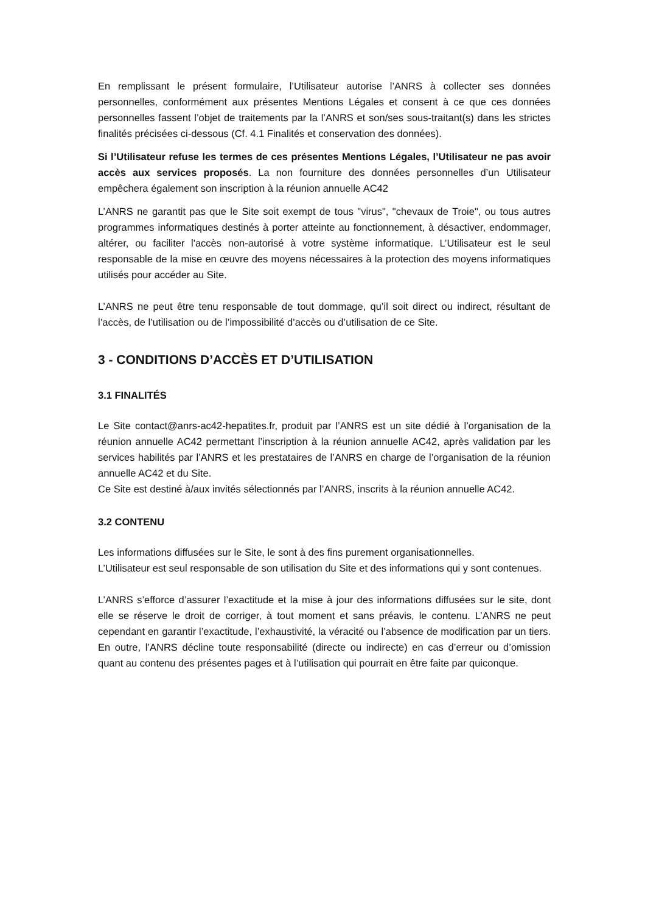En remplissant le présent formulaire, l’Utilisateur autorise l’ANRS à collecter ses données personnelles, conformément aux présentes Mentions Légales et consent à ce que ces données personnelles fassent l’objet de traitements par la l’ANRS et son/ses sous-traitant(s) dans les strictes finalités précisées ci-dessous (Cf. 4.1 Finalités et conservation des données).
Si l’Utilisateur refuse les termes de ces présentes Mentions Légales, l’Utilisateur ne pas avoir accès aux services proposés. La non fourniture des données personnelles d’un Utilisateur empêchera également son inscription à la réunion annuelle AC42
L’ANRS ne garantit pas que le Site soit exempt de tous "virus", "chevaux de Troie", ou tous autres programmes informatiques destinés à porter atteinte au fonctionnement, à désactiver, endommager, altérer, ou faciliter l'accès non-autorisé à votre système informatique. L’Utilisateur est le seul responsable de la mise en œuvre des moyens nécessaires à la protection des moyens informatiques utilisés pour accéder au Site.
L’ANRS ne peut être tenu responsable de tout dommage, qu’il soit direct ou indirect, résultant de l’accès, de l’utilisation ou de l’impossibilité d’accès ou d’utilisation de ce Site.
3 - CONDITIONS D’ACCÈS ET D’UTILISATION
3.1 FINALITÉS
Le Site contact@anrs-ac42-hepatites.fr, produit par l’ANRS est un site dédié à l’organisation de la réunion annuelle AC42 permettant l’inscription à la réunion annuelle AC42, après validation par les services habilités par l’ANRS et les prestataires de l’ANRS en charge de l’organisation de la réunion annuelle AC42 et du Site.
Ce Site est destiné à/aux invités sélectionnés par l’ANRS, inscrits à la réunion annuelle AC42.
3.2 CONTENU
Les informations diffusées sur le Site, le sont à des fins purement organisationnelles.
L’Utilisateur est seul responsable de son utilisation du Site et des informations qui y sont contenues.
L’ANRS s’efforce d’assurer l’exactitude et la mise à jour des informations diffusées sur le site, dont elle se réserve le droit de corriger, à tout moment et sans préavis, le contenu. L’ANRS ne peut cependant en garantir l’exactitude, l’exhaustivité, la véracité ou l’absence de modification par un tiers. En outre, l’ANRS décline toute responsabilité (directe ou indirecte) en cas d’erreur ou d’omission quant au contenu des présentes pages et à l’utilisation qui pourrait en être faite par quiconque.